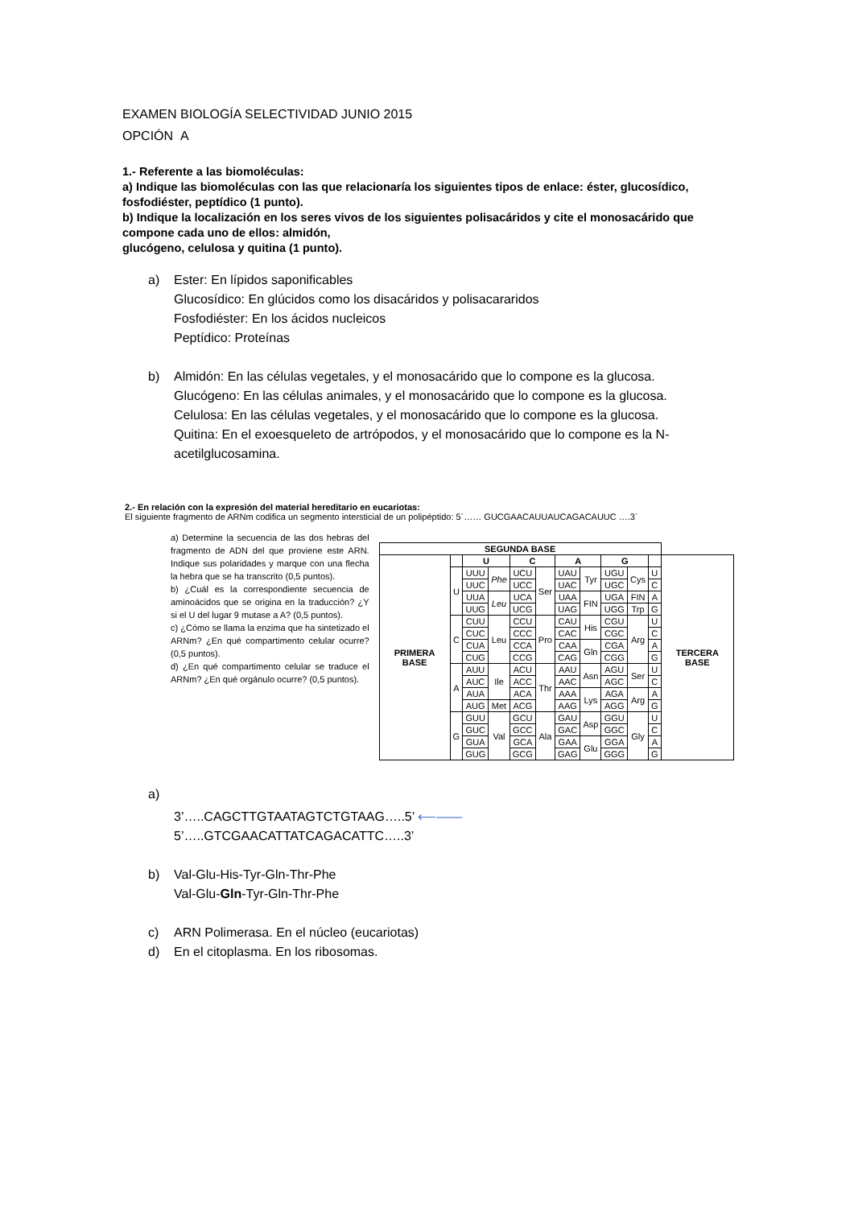EXAMEN BIOLOGÍA SELECTIVIDAD JUNIO 2015
OPCIÓN A
1.- Referente a las biomoléculas:
a) Indique las biomoléculas con las que relacionaría los siguientes tipos de enlace: éster, glucosídico, fosfodiéster, peptídico (1 punto).
b) Indique la localización en los seres vivos de los siguientes polisacáridos y cite el monosacárido que compone cada uno de ellos: almidón,
glucógeno, celulosa y quitina (1 punto).
a) Ester: En lípidos saponificables
Glucosídico: En glúcidos como los disacáridos y polisacarаridos
Fosfodiéster: En los ácidos nucleicos
Peptídico: Proteínas
b) Almidón: En las células vegetales, y el monosacárido que lo compone es la glucosa.
Glucógeno: En las células animales, y el monosacárido que lo compone es la glucosa.
Celulosa: En las células vegetales, y el monosacárido que lo compone es la glucosa.
Quitina: En el exoesqueleto de artrópodos, y el monosacárido que lo compone es la N-acetilglucosamina.
2.- En relación con la expresión del material hereditario en eucariotas:
El siguiente fragmento de ARNm codifica un segmento intersticial de un polipéptido: 5´…… GUCGAACAUUAUCAGACAUUC ….3´
a) Determine la secuencia de las dos hebras del fragmento de ADN del que proviene este ARN. Indique sus polaridades y marque con una flecha la hebra que se ha transcrito (0,5 puntos).
b) ¿Cuál es la correspondiente secuencia de aminoácidos que se origina en la traducción? ¿Y si el U del lugar 9 mutase a A? (0,5 puntos).
c) ¿Cómo se llama la enzima que ha sintetizado el ARNm? ¿En qué compartimento celular ocurre? (0,5 puntos).
d) ¿En qué compartimento celular se traduce el ARNm? ¿En qué orgánulo ocurre? (0,5 puntos).
| SEGUNDA BASE | | | | | | | | | | | |
| PRIMERA BASE | | U | | C | | A | | G | | | TERCERA BASE |
| | U | UUU | Phe | UCU | Ser | UAU | Tyr | UGU | Cys | U | |
| | | UUC | | UCC | | UAC | | UGC | | C | |
| | | UUA | Leu | UCA | | UAA | FIN | UGA | FIN | A | |
| | | UUG | | UCG | | UAG | | UGG | Trp | G | |
| | C | CUU | Leu | CCU | Pro | CAU | His | CGU | Arg | U | |
| | | CUC | | CCC | | CAC | | CGC | | C | |
| | | CUA | | CCA | | CAA | Gln | CGA | | A | |
| | | CUG | | CCG | | CAG | | CGG | | G | |
| | A | AUU | Ile | ACU | Thr | AAU | Asn | AGU | Ser | U | |
| | | AUC | | ACC | | AAC | | AGC | | C | |
| | | AUA | | ACA | | AAA | Lys | AGA | Arg | A | |
| | | AUG | Met | ACG | | AAG | | AGG | | G | |
| | G | GUU | Val | GCU | Ala | GAU | Asp | GGU | Gly | U | |
| | | GUC | | GCC | | GAC | | GGC | | C | |
| | | GUA | | GCA | | GAA | Glu | GGA | | A | |
| | | GUG | | GCG | | GAG | | GGG | | G | |
a)
3’…..CAGCTTGTAATAGTCTGTAAG…..5’ ⟵——
5’…..GTCGAACATTATCAGACATTC…..3’
b) Val-Glu-His-Tyr-Gln-Thr-Phe
Val-Glu-Gln-Tyr-Gln-Thr-Phe
c) ARN Polimerasa. En el núcleo (eucariotas)
d) En el citoplasma. En los ribosomas.